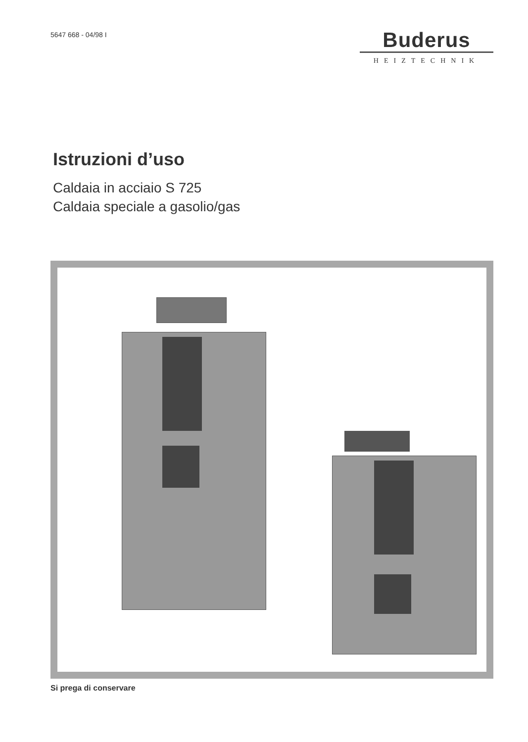5647 668 - 04/98 I
Buderus
HEIZTECHNIK
Istruzioni d’uso
Caldaia in acciaio S 725
Caldaia speciale a gasolio/gas
Si prega di conservare